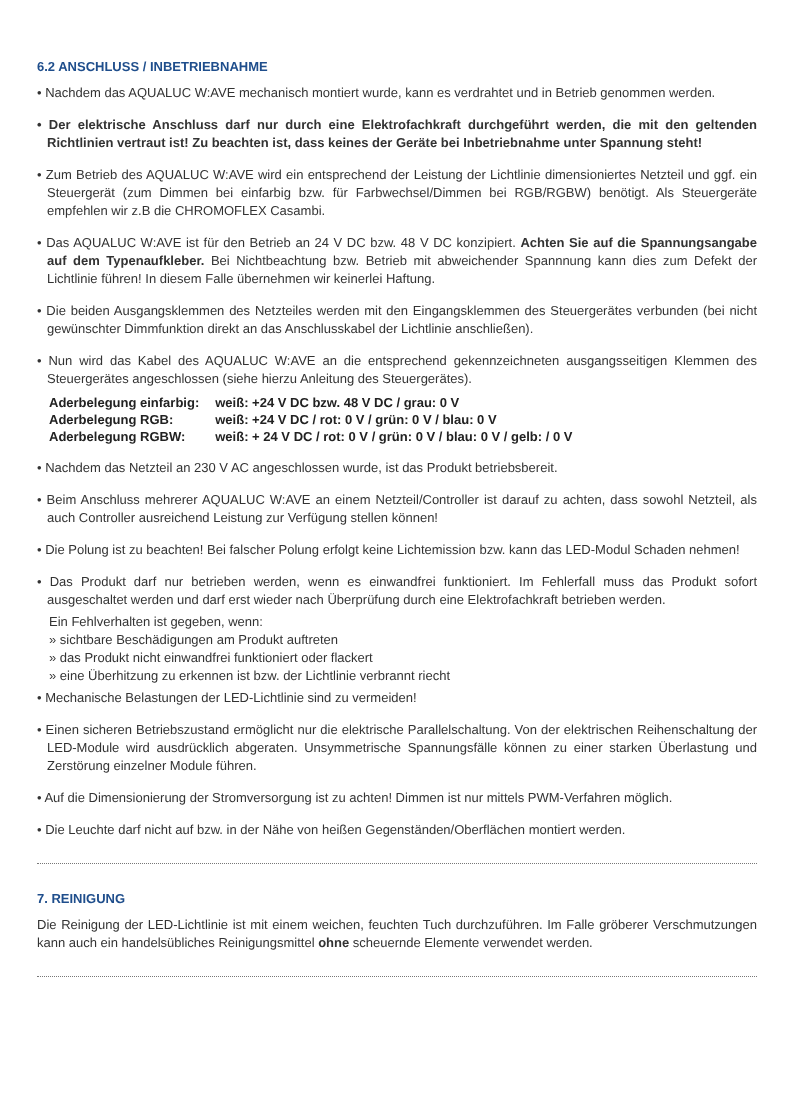6.2 ANSCHLUSS / INBETRIEBNAHME
• Nachdem das AQUALUC W:AVE mechanisch montiert wurde, kann es verdrahtet und in Betrieb genommen werden.
• Der elektrische Anschluss darf nur durch eine Elektrofachkraft durchgeführt werden, die mit den geltenden Richtlinien vertraut ist! Zu beachten ist, dass keines der Geräte bei Inbetriebnahme unter Spannung steht!
• Zum Betrieb des AQUALUC W:AVE wird ein entsprechend der Leistung der Lichtlinie dimensioniertes Netzteil und ggf. ein Steuergerät (zum Dimmen bei einfarbig bzw. für Farbwechsel/Dimmen bei RGB/RGBW) benötigt. Als Steuergeräte empfehlen wir z.B die CHROMOFLEX Casambi.
• Das AQUALUC W:AVE ist für den Betrieb an 24 V DC bzw. 48 V DC konzipiert. Achten Sie auf die Spannungsangabe auf dem Typenaufkleber. Bei Nichtbeachtung bzw. Betrieb mit abweichender Spannnung kann dies zum Defekt der Lichtlinie führen! In diesem Falle übernehmen wir keinerlei Haftung.
• Die beiden Ausgangsklemmen des Netzteiles werden mit den Eingangsklemmen des Steuergerätes verbunden (bei nicht gewünschter Dimmfunktion direkt an das Anschlusskabel der Lichtlinie anschließen).
• Nun wird das Kabel des AQUALUC W:AVE an die entsprechend gekennzeichneten ausgangsseitigen Klemmen des Steuergerätes angeschlossen (siehe hierzu Anleitung des Steuergerätes).
| Aderbelegung einfarbig: | weiß: +24 V DC bzw. 48 V DC / grau: 0 V |
| Aderbelegung RGB: | weiß: +24 V DC / rot: 0 V / grün: 0 V / blau: 0 V |
| Aderbelegung RGBW: | weiß: + 24 V DC / rot: 0 V / grün: 0 V / blau: 0 V / gelb: / 0 V |
• Nachdem das Netzteil an 230 V AC angeschlossen wurde, ist das Produkt betriebsbereit.
• Beim Anschluss mehrerer AQUALUC W:AVE an einem Netzteil/Controller ist darauf zu achten, dass sowohl Netzteil, als auch Controller ausreichend Leistung zur Verfügung stellen können!
• Die Polung ist zu beachten! Bei falscher Polung erfolgt keine Lichtemission bzw. kann das LED-Modul Schaden nehmen!
• Das Produkt darf nur betrieben werden, wenn es einwandfrei funktioniert. Im Fehlerfall muss das Produkt sofort ausgeschaltet werden und darf erst wieder nach Überprüfung durch eine Elektrofachkraft betrieben werden.
Ein Fehlverhalten ist gegeben, wenn:
» sichtbare Beschädigungen am Produkt auftreten
» das Produkt nicht einwandfrei funktioniert oder flackert
» eine Überhitzung zu erkennen ist bzw. der Lichtlinie verbrannt riecht
• Mechanische Belastungen der LED-Lichtlinie sind zu vermeiden!
• Einen sicheren Betriebszustand ermöglicht nur die elektrische Parallelschaltung. Von der elektrischen Reihenschaltung der LED-Module wird ausdrücklich abgeraten. Unsymmetrische Spannungsfälle können zu einer starken Überlastung und Zerstörung einzelner Module führen.
• Auf die Dimensionierung der Stromversorgung ist zu achten! Dimmen ist nur mittels PWM-Verfahren möglich.
• Die Leuchte darf nicht auf bzw. in der Nähe von heißen Gegenständen/Oberflächen montiert werden.
7. REINIGUNG
Die Reinigung der LED-Lichtlinie ist mit einem weichen, feuchten Tuch durchzuführen. Im Falle gröberer Verschmutzungen kann auch ein handelsübliches Reinigungsmittel ohne scheuernde Elemente verwendet werden.